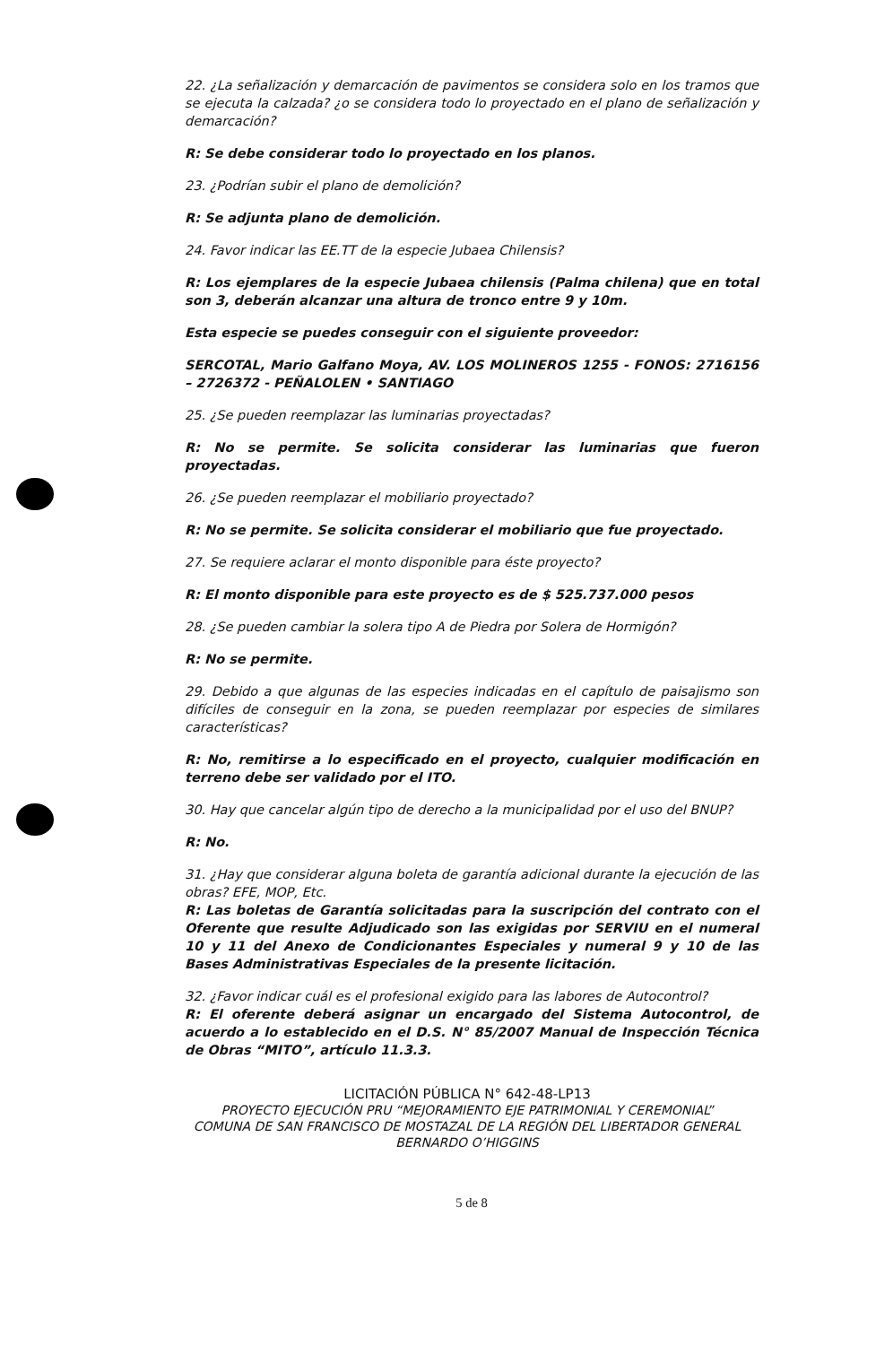22. ¿La señalización y demarcación de pavimentos se considera solo en los tramos que se ejecuta la calzada? ¿o se considera todo lo proyectado en el plano de señalización y demarcación?
R: Se debe considerar todo lo proyectado en los planos.
23. ¿Podrían subir el plano de demolición?
R: Se adjunta plano de demolición.
24. Favor indicar las EE.TT de la especie Jubaea Chilensis?
R: Los ejemplares de la especie Jubaea chilensis (Palma chilena) que en total son 3, deberán alcanzar una altura de tronco entre 9 y 10m.
Esta especie se puedes conseguir con el siguiente proveedor:
SERCOTAL, Mario Galfano Moya, AV. LOS MOLINEROS 1255 - FONOS: 2716156 – 2726372 - PEÑALOLEN • SANTIAGO
25. ¿Se pueden reemplazar las luminarias proyectadas?
R: No se permite. Se solicita considerar las luminarias que fueron proyectadas.
26. ¿Se pueden reemplazar el mobiliario proyectado?
R: No se permite. Se solicita considerar el mobiliario que fue proyectado.
27. Se requiere aclarar el monto disponible para éste proyecto?
R: El monto disponible para este proyecto es de $ 525.737.000 pesos
28. ¿Se pueden cambiar la solera tipo A de Piedra por Solera de Hormigón?
R: No se permite.
29. Debido a que algunas de las especies indicadas en el capítulo de paisajismo son difíciles de conseguir en la zona, se pueden reemplazar por especies de similares características?
R: No, remitirse a lo especificado en el proyecto, cualquier modificación en terreno debe ser validado por el ITO.
30. Hay que cancelar algún tipo de derecho a la municipalidad por el uso del BNUP?
R: No.
31. ¿Hay que considerar alguna boleta de garantía adicional durante la ejecución de las obras? EFE, MOP, Etc.
R: Las boletas de Garantía solicitadas para la suscripción del contrato con el Oferente que resulte Adjudicado son las exigidas por SERVIU en el numeral 10 y 11 del Anexo de Condicionantes Especiales y numeral 9 y 10 de las Bases Administrativas Especiales de la presente licitación.
32. ¿Favor indicar cuál es el profesional exigido para las labores de Autocontrol?
R: El oferente deberá asignar un encargado del Sistema Autocontrol, de acuerdo a lo establecido en el D.S. N° 85/2007 Manual de Inspección Técnica de Obras “MITO”, artículo 11.3.3.
LICITACIÓN PÚBLICA N° 642-48-LP13
PROYECTO EJECUCIÓN PRU “MEJORAMIENTO EJE PATRIMONIAL Y CEREMONIAL”
COMUNA DE SAN FRANCISCO DE MOSTAZAL DE LA REGIÓN DEL LIBERTADOR GENERAL
BERNARDO O’HIGGINS
5 de 8